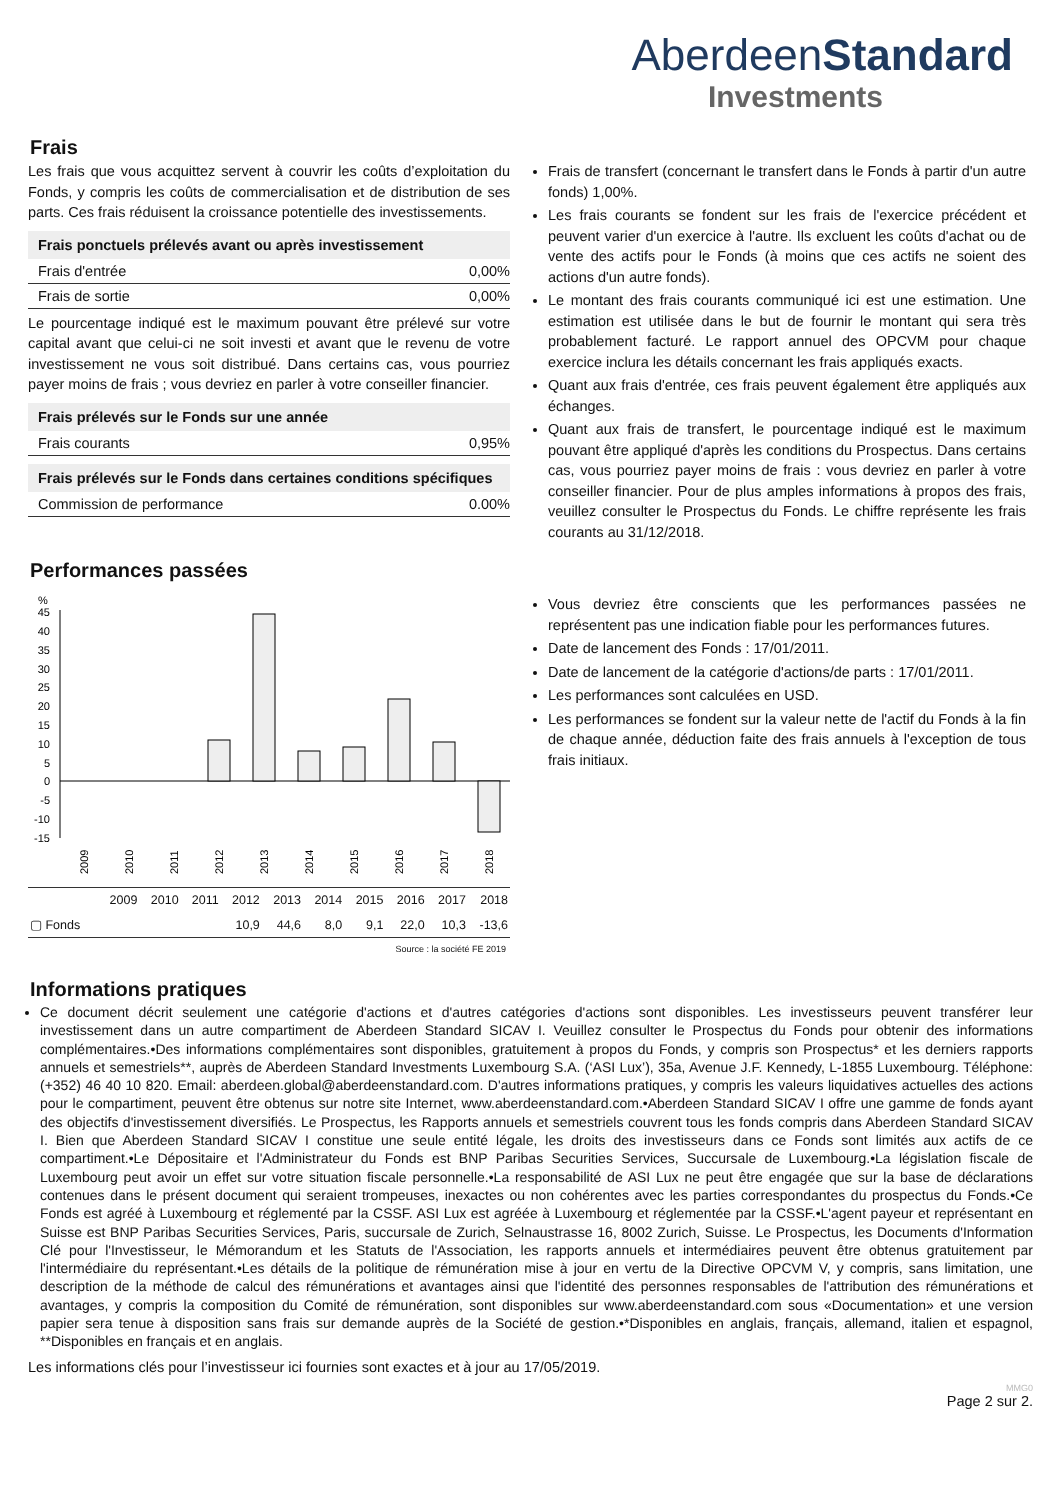AberdeenStandard
Investments
Frais
Les frais que vous acquittez servent à couvrir les coûts d’exploitation du Fonds, y compris les coûts de commercialisation et de distribution de ses parts. Ces frais réduisent la croissance potentielle des investissements.
| Frais ponctuels prélevés avant ou après investissement | |
| --- | --- |
| Frais d'entrée | 0,00% |
| Frais de sortie | 0,00% |
Le pourcentage indiqué est le maximum pouvant être prélevé sur votre capital avant que celui-ci ne soit investi et avant que le revenu de votre investissement ne vous soit distribué. Dans certains cas, vous pourriez payer moins de frais ; vous devriez en parler à votre conseiller financier.
| Frais prélevés sur le Fonds sur une année | |
| --- | --- |
| Frais courants | 0,95% |
| Frais prélevés sur le Fonds dans certaines conditions spécifiques | |
| --- | --- |
| Commission de performance | 0.00% |
Frais de transfert (concernant le transfert dans le Fonds à partir d'un autre fonds) 1,00%.
Les frais courants se fondent sur les frais de l'exercice précédent et peuvent varier d'un exercice à l'autre. Ils excluent les coûts d'achat ou de vente des actifs pour le Fonds (à moins que ces actifs ne soient des actions d'un autre fonds).
Le montant des frais courants communiqué ici est une estimation. Une estimation est utilisée dans le but de fournir le montant qui sera très probablement facturé. Le rapport annuel des OPCVM pour chaque exercice inclura les détails concernant les frais appliqués exacts.
Quant aux frais d'entrée, ces frais peuvent également être appliqués aux échanges.
Quant aux frais de transfert, le pourcentage indiqué est le maximum pouvant être appliqué d'après les conditions du Prospectus. Dans certains cas, vous pourriez payer moins de frais : vous devriez en parler à votre conseiller financier. Pour de plus amples informations à propos des frais, veuillez consulter le Prospectus du Fonds. Le chiffre représente les frais courants au 31/12/2018.
Performances passées
%
45
40
35
30
25
20
15
10
5
0
-5
-10
-15
2009
2010
2011
2012
2013
2014
2015
2016
2017
2018
| | 2009 | 2010 | 2011 | 2012 | 2013 | 2014 | 2015 | 2016 | 2017 | 2018 |
| --- | --- | --- | --- | --- | --- | --- | --- | --- | --- | --- |
| ▢ Fonds | | | | 10,9 | 44,6 | 8,0 | 9,1 | 22,0 | 10,3 | -13,6 |
Source : la société FE 2019
Vous devriez être conscients que les performances passées ne représentent pas une indication fiable pour les performances futures.
Date de lancement des Fonds : 17/01/2011.
Date de lancement de la catégorie d'actions/de parts : 17/01/2011.
Les performances sont calculées en USD.
Les performances se fondent sur la valeur nette de l'actif du Fonds à la fin de chaque année, déduction faite des frais annuels à l'exception de tous frais initiaux.
Informations pratiques
Ce document décrit seulement une catégorie d'actions et d'autres catégories d'actions sont disponibles. Les investisseurs peuvent transférer leur investissement dans un autre compartiment de Aberdeen Standard SICAV I. Veuillez consulter le Prospectus du Fonds pour obtenir des informations complémentaires.•Des informations complémentaires sont disponibles, gratuitement à propos du Fonds, y compris son Prospectus* et les derniers rapports annuels et semestriels**, auprès de Aberdeen Standard Investments Luxembourg S.A. (‘ASI Lux’), 35a, Avenue J.F. Kennedy, L-1855 Luxembourg. Téléphone: (+352) 46 40 10 820. Email: aberdeen.global@aberdeenstandard.com. D'autres informations pratiques, y compris les valeurs liquidatives actuelles des actions pour le compartiment, peuvent être obtenus sur notre site Internet, www.aberdeenstandard.com.•Aberdeen Standard SICAV I offre une gamme de fonds ayant des objectifs d'investissement diversifiés. Le Prospectus, les Rapports annuels et semestriels couvrent tous les fonds compris dans Aberdeen Standard SICAV I. Bien que Aberdeen Standard SICAV I constitue une seule entité légale, les droits des investisseurs dans ce Fonds sont limités aux actifs de ce compartiment.•Le Dépositaire et l'Administrateur du Fonds est BNP Paribas Securities Services, Succursale de Luxembourg.•La législation fiscale de Luxembourg peut avoir un effet sur votre situation fiscale personnelle.•La responsabilité de ASI Lux ne peut être engagée que sur la base de déclarations contenues dans le présent document qui seraient trompeuses, inexactes ou non cohérentes avec les parties correspondantes du prospectus du Fonds.•Ce Fonds est agréé à Luxembourg et réglementé par la CSSF. ASI Lux est agréée à Luxembourg et réglementée par la CSSF.•L'agent payeur et représentant en Suisse est BNP Paribas Securities Services, Paris, succursale de Zurich, Selnaustrasse 16, 8002 Zurich, Suisse. Le Prospectus, les Documents d'Information Clé pour l'Investisseur, le Mémorandum et les Statuts de l'Association, les rapports annuels et intermédiaires peuvent être obtenus gratuitement par l'intermédiaire du représentant.•Les détails de la politique de rémunération mise à jour en vertu de la Directive OPCVM V, y compris, sans limitation, une description de la méthode de calcul des rémunérations et avantages ainsi que l'identité des personnes responsables de l'attribution des rémunérations et avantages, y compris la composition du Comité de rémunération, sont disponibles sur www.aberdeenstandard.com sous «Documentation» et une version papier sera tenue à disposition sans frais sur demande auprès de la Société de gestion.•*Disponibles en anglais, français, allemand, italien et espagnol, **Disponibles en français et en anglais.
Les informations clés pour l’investisseur ici fournies sont exactes et à jour au 17/05/2019.
MMG0
Page 2 sur 2.